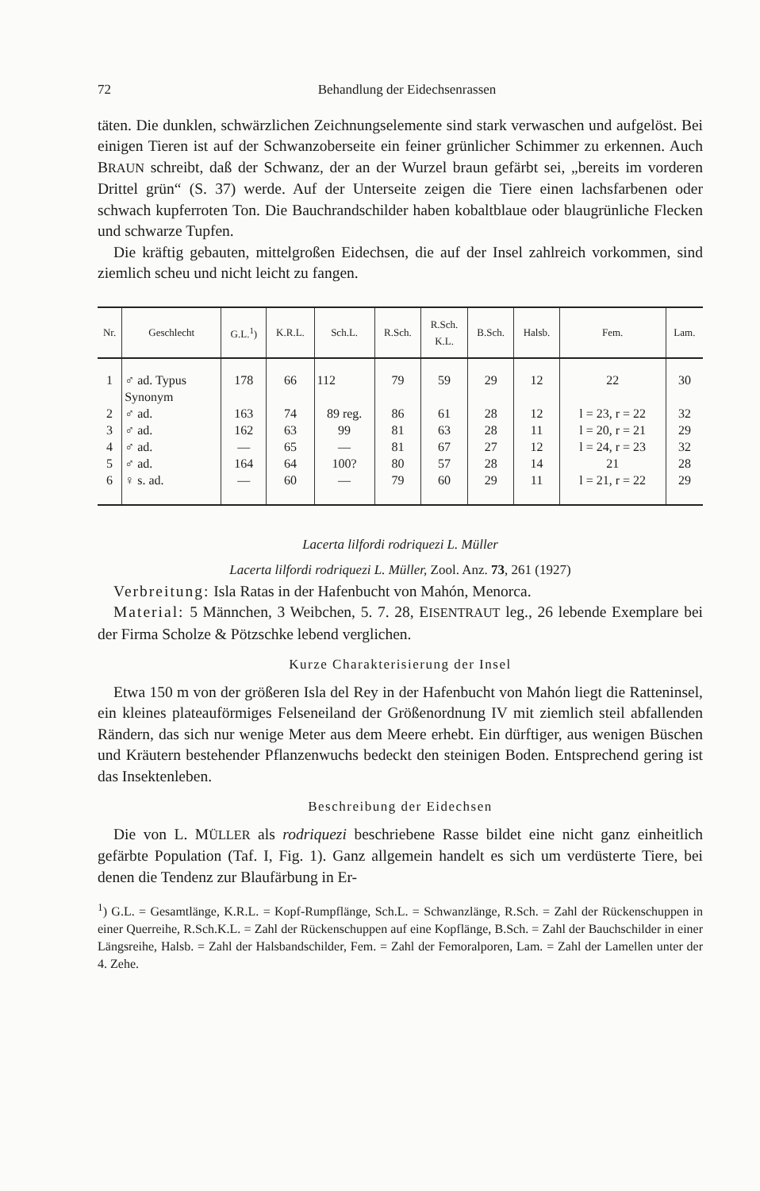72 Behandlung der Eidechsenrassen
täten. Die dunklen, schwärzlichen Zeichnungselemente sind stark verwaschen und aufgelöst. Bei einigen Tieren ist auf der Schwanzoberseite ein feiner grünlicher Schimmer zu erkennen. Auch BRAUN schreibt, daß der Schwanz, der an der Wurzel braun gefärbt sei, „bereits im vorderen Drittel grün“ (S. 37) werde. Auf der Unterseite zeigen die Tiere einen lachsfarbenen oder schwach kupferroten Ton. Die Bauchrandschilder haben kobaltblaue oder blaugrünliche Flecken und schwarze Tupfen.
Die kräftig gebauten, mittelgroßen Eidechsen, die auf der Insel zahlreich vorkommen, sind ziemlich scheu und nicht leicht zu fangen.
| Nr. | Geschlecht | G.L.<sup>1</sup>) | K.R.L. | Sch.L. | R.Sch. | R.Sch. K.L. | B.Sch. | Halsb. | Fem. | Lam. |
| --- | --- | --- | --- | --- | --- | --- | --- | --- | --- | --- |
| 1 | ♂ ad. Typus Synonym | 178 | 66 | 112 | 79 | 59 | 29 | 12 | 22 | 30 |
| 2 | ♂ ad. | 163 | 74 | 89 reg. | 86 | 61 | 28 | 12 | l = 23, r = 22 | 32 |
| 3 | ♂ ad. | 162 | 63 | 99 | 81 | 63 | 28 | 11 | l = 20, r = 21 | 29 |
| 4 | ♂ ad. | — | 65 | — | 81 | 67 | 27 | 12 | l = 24, r = 23 | 32 |
| 5 | ♂ ad. | 164 | 64 | 100? | 80 | 57 | 28 | 14 | 21 | 28 |
| 6 | ♀ s. ad. | — | 60 | — | 79 | 60 | 29 | 11 | l = 21, r = 22 | 29 |
Lacerta lilfordi rodriquezi L. Müller
Lacerta lilfordi rodriquezi L. Müller, Zool. Anz. 73, 261 (1927)
Verbreitung: Isla Ratas in der Hafenbucht von Mahón, Menorca.
Material: 5 Männchen, 3 Weibchen, 5. 7. 28, EISENTRAUT leg., 26 lebende Exemplare bei der Firma Scholze & Pötzschke lebend verglichen.
Kurze Charakterisierung der Insel
Etwa 150 m von der größeren Isla del Rey in der Hafenbucht von Mahón liegt die Ratteninsel, ein kleines plateauförmiges Felseneiland der Größenordnung IV mit ziemlich steil abfallenden Rändern, das sich nur wenige Meter aus dem Meere erhebt. Ein dürftiger, aus wenigen Büschen und Kräutern bestehender Pflanzenwuchs bedeckt den steinigen Boden. Entsprechend gering ist das Insektenleben.
Beschreibung der Eidechsen
Die von L. MÜLLER als rodriquezi beschriebene Rasse bildet eine nicht ganz einheitlich gefärbte Population (Taf. I, Fig. 1). Ganz allgemein handelt es sich um verdüsterte Tiere, bei denen die Tendenz zur Blaufärbung in Er-
<sup>1</sup>) G.L. = Gesamtlänge, K.R.L. = Kopf-Rumpflänge, Sch.L. = Schwanzlänge, R.Sch. = Zahl der Rückenschuppen in einer Querreihe, R.Sch.K.L. = Zahl der Rückenschuppen auf eine Kopflänge, B.Sch. = Zahl der Bauchschilder in einer Längsreihe, Halsb. = Zahl der Halsbandschilder, Fem. = Zahl der Femoralporen, Lam. = Zahl der Lamellen unter der 4. Zehe.